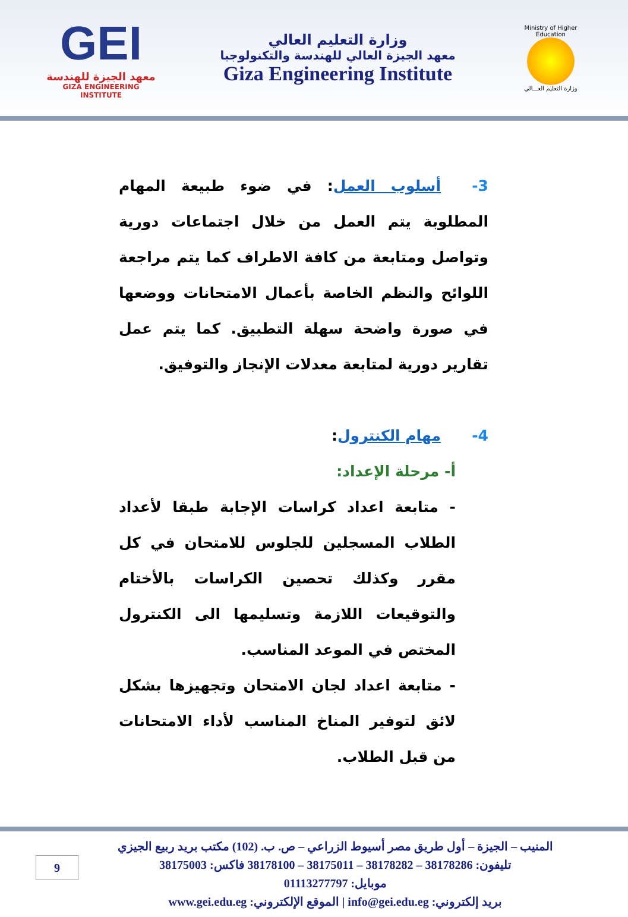GEI
معهد الجيزة للهندسة
GIZA ENGINEERING INSTITUTE
وزارة التعليم العالي
معهد الجيزة العالي للهندسة والتكنولوجيا
Giza Engineering Institute
Ministry of Higher Education
وزارة التعليم العـــالي
3- أسلوب العمل: في ضوء طبيعة المهام المطلوبة يتم العمل من خلال اجتماعات دورية وتواصل ومتابعة من كافة الاطراف كما يتم مراجعة اللوائح والنظم الخاصة بأعمال الامتحانات ووضعها في صورة واضحة سهلة التطبيق. كما يتم عمل تقارير دورية لمتابعة معدلات الإنجاز والتوفيق.
4- مهام الكنترول:
أ- مرحلة الإعداد:
- متابعة اعداد كراسات الإجابة طبقا لأعداد الطلاب المسجلين للجلوس للامتحان في كل مقرر وكذلك تحصين الكراسات بالأختام والتوقيعات اللازمة وتسليمها الى الكنترول المختص في الموعد المناسب.
- متابعة اعداد لجان الامتحان وتجهيزها بشكل لائق لتوفير المناخ المناسب لأداء الامتحانات من قبل الطلاب.
المنيب – الجيزة – أول طريق مصر أسيوط الزراعي – ص. ب. (102) مكتب بريد ربيع الجيزي
تليفون: 38178286 – 38178282 – 38175011 – 38178100 فاكس: 38175003
موبايل: 01113277797
بريد إلكتروني: info@gei.edu.eg | الموقع الإلكتروني: www.gei.edu.eg
9